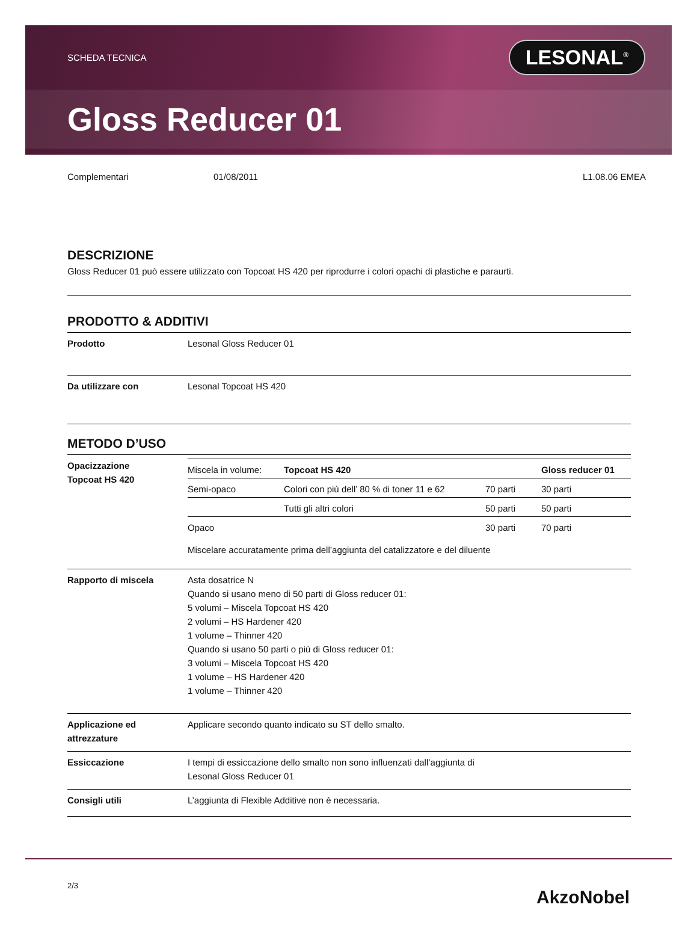SCHEDA TECNICA LESONAL<sup>®</sup>
Gloss Reducer 01
Complementari 01/08/2011 L1.08.06 EMEA
DESCRIZIONE
Gloss Reducer 01 può essere utilizzato con Topcoat HS 420 per riprodurre i colori opachi di plastiche e paraurti.
PRODOTTO & ADDITIVI
| Prodotto | Lesonal Gloss Reducer 01 |
| Da utilizzare con | Lesonal Topcoat HS 420 |
METODO D’USO
| Opacizzazione Topcoat HS 420 | / Miscela in volume: / Topcoat HS 420 / / Gloss reducer 01 / / Semi-opaco / Colori con più dell’ 80 % di toner 11 e 62 / 70 parti / 30 parti / / / Tutti gli altri colori / 50 parti / 50 parti / / Opaco / / 30 parti / 70 parti / Miscelare accuratamente prima dell’aggiunta del catalizzatore e del diluente |
| Rapporto di miscela | Asta dosatrice N Quando si usano meno di 50 parti di Gloss reducer 01: 5 volumi – Miscela Topcoat HS 420 2 volumi – HS Hardener 420 1 volume – Thinner 420 Quando si usano 50 parti o più di Gloss reducer 01: 3 volumi – Miscela Topcoat HS 420 1 volume – HS Hardener 420 1 volume – Thinner 420 |
| Applicazione ed attrezzature | Applicare secondo quanto indicato su ST dello smalto. |
| Essiccazione | I tempi di essiccazione dello smalto non sono influenzati dall’aggiunta di Lesonal Gloss Reducer 01 |
| Consigli utili | L’aggiunta di Flexible Additive non è necessaria. |
2/3 AkzoNobel